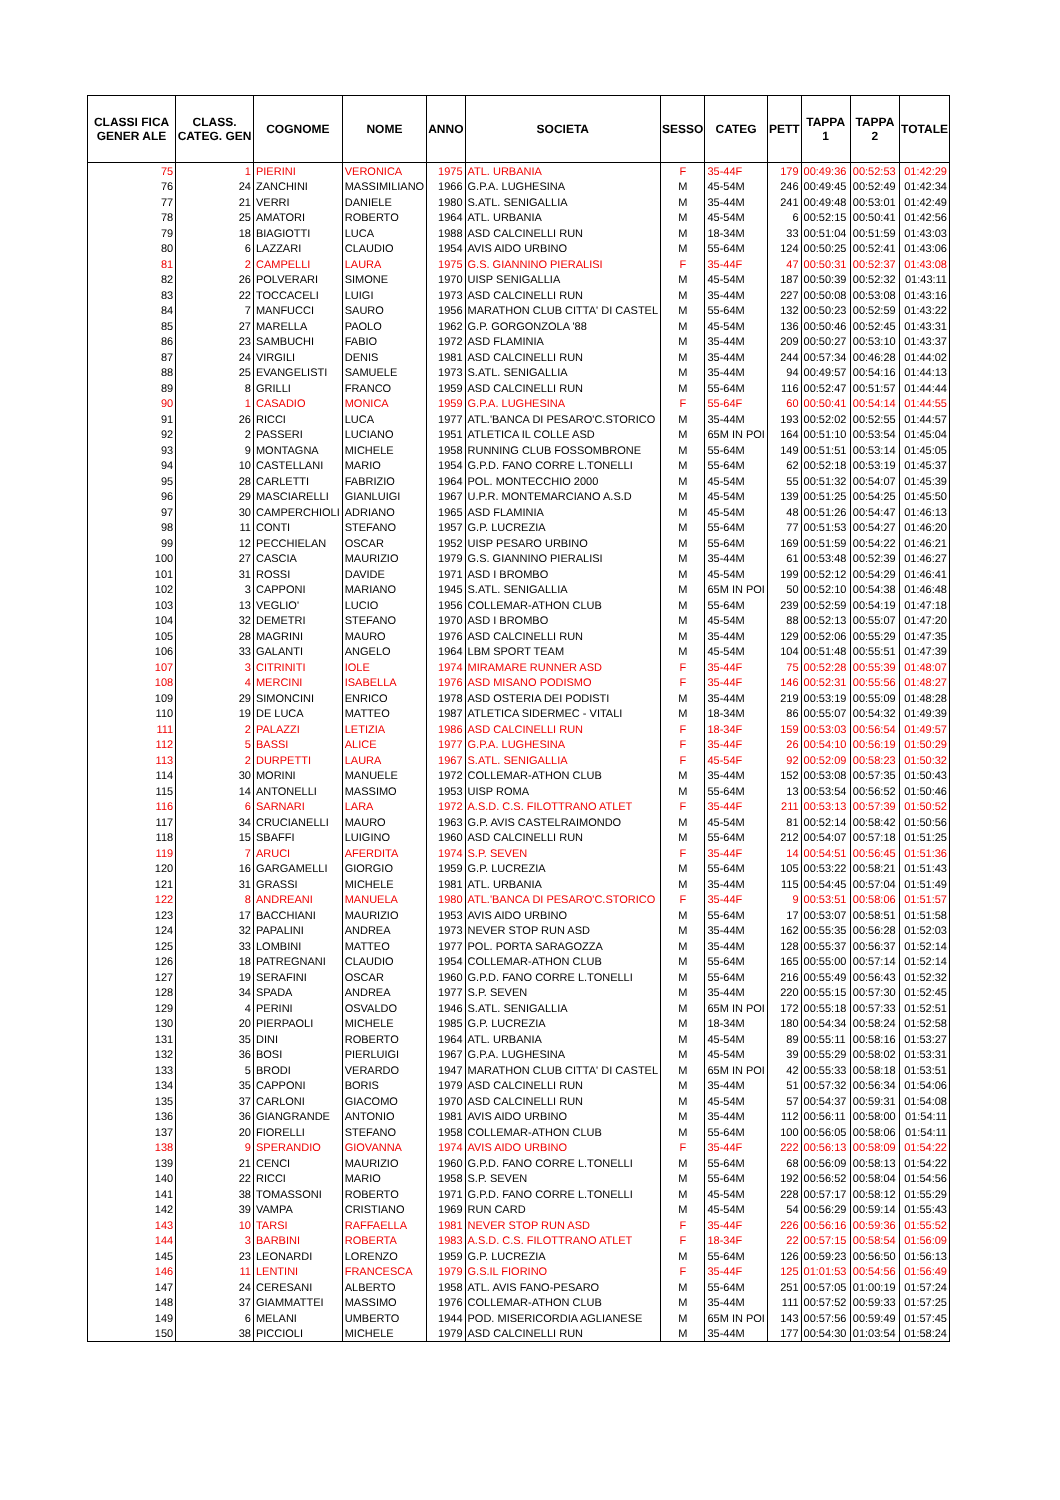| CLASSI FICA GENER ALE | CLASS. CATEG. GEN | COGNOME | NOME | ANNO | SOCIETA | SESSO | CATEG | PETT | TAPPA 1 | TAPPA 2 | TOTALE |
| --- | --- | --- | --- | --- | --- | --- | --- | --- | --- | --- | --- |
| 75 | 1 | PIERINI | VERONICA | 1975 | ATL. URBANIA | F | 35-44F | 179 | 00:49:36 | 00:52:53 | 01:42:29 |
| 76 | 24 | ZANCHINI | MASSIMILIANO | 1966 | G.P.A. LUGHESINA | M | 45-54M | 246 | 00:49:45 | 00:52:49 | 01:42:34 |
| 77 | 21 | VERRI | DANIELE | 1980 | S.ATL. SENIGALLIA | M | 35-44M | 241 | 00:49:48 | 00:53:01 | 01:42:49 |
| 78 | 25 | AMATORI | ROBERTO | 1964 | ATL. URBANIA | M | 45-54M | 6 | 00:52:15 | 00:50:41 | 01:42:56 |
| 79 | 18 | BIAGIOTTI | LUCA | 1988 | ASD CALCINELLI RUN | M | 18-34M | 33 | 00:51:04 | 00:51:59 | 01:43:03 |
| 80 | 6 | LAZZARI | CLAUDIO | 1954 | AVIS AIDO URBINO | M | 55-64M | 124 | 00:50:25 | 00:52:41 | 01:43:06 |
| 81 | 2 | CAMPELLI | LAURA | 1975 | G.S. GIANNINO PIERALISI | F | 35-44F | 47 | 00:50:31 | 00:52:37 | 01:43:08 |
| 82 | 26 | POLVERARI | SIMONE | 1970 | UISP SENIGALLIA | M | 45-54M | 187 | 00:50:39 | 00:52:32 | 01:43:11 |
| 83 | 22 | TOCCACELI | LUIGI | 1973 | ASD CALCINELLI RUN | M | 35-44M | 227 | 00:50:08 | 00:53:08 | 01:43:16 |
| 84 | 7 | MANFUCCI | SAURO | 1956 | MARATHON CLUB CITTA' DI CASTEL | M | 55-64M | 132 | 00:50:23 | 00:52:59 | 01:43:22 |
| 85 | 27 | MARELLA | PAOLO | 1962 | G.P. GORGONZOLA '88 | M | 45-54M | 136 | 00:50:46 | 00:52:45 | 01:43:31 |
| 86 | 23 | SAMBUCHI | FABIO | 1972 | ASD FLAMINIA | M | 35-44M | 209 | 00:50:27 | 00:53:10 | 01:43:37 |
| 87 | 24 | VIRGILI | DENIS | 1981 | ASD CALCINELLI RUN | M | 35-44M | 244 | 00:57:34 | 00:46:28 | 01:44:02 |
| 88 | 25 | EVANGELISTI | SAMUELE | 1973 | S.ATL. SENIGALLIA | M | 35-44M | 94 | 00:49:57 | 00:54:16 | 01:44:13 |
| 89 | 8 | GRILLI | FRANCO | 1959 | ASD CALCINELLI RUN | M | 55-64M | 116 | 00:52:47 | 00:51:57 | 01:44:44 |
| 90 | 1 | CASADIO | MONICA | 1959 | G.P.A. LUGHESINA | F | 55-64F | 60 | 00:50:41 | 00:54:14 | 01:44:55 |
| 91 | 26 | RICCI | LUCA | 1977 | ATL.'BANCA DI PESARO'C.STORICO | M | 35-44M | 193 | 00:52:02 | 00:52:55 | 01:44:57 |
| 92 | 2 | PASSERI | LUCIANO | 1951 | ATLETICA IL COLLE ASD | M | 65M IN POI | 164 | 00:51:10 | 00:53:54 | 01:45:04 |
| 93 | 9 | MONTAGNA | MICHELE | 1958 | RUNNING CLUB FOSSOMBRONE | M | 55-64M | 149 | 00:51:51 | 00:53:14 | 01:45:05 |
| 94 | 10 | CASTELLANI | MARIO | 1954 | G.P.D. FANO CORRE L.TONELLI | M | 55-64M | 62 | 00:52:18 | 00:53:19 | 01:45:37 |
| 95 | 28 | CARLETTI | FABRIZIO | 1964 | POL. MONTECCHIO 2000 | M | 45-54M | 55 | 00:51:32 | 00:54:07 | 01:45:39 |
| 96 | 29 | MASCIARELLI | GIANLUIGI | 1967 | U.P.R. MONTEMARCIANO A.S.D | M | 45-54M | 139 | 00:51:25 | 00:54:25 | 01:45:50 |
| 97 | 30 | CAMPERCHIOLI | ADRIANO | 1965 | ASD FLAMINIA | M | 45-54M | 48 | 00:51:26 | 00:54:47 | 01:46:13 |
| 98 | 11 | CONTI | STEFANO | 1957 | G.P. LUCREZIA | M | 55-64M | 77 | 00:51:53 | 00:54:27 | 01:46:20 |
| 99 | 12 | PECCHIELAN | OSCAR | 1952 | UISP PESARO URBINO | M | 55-64M | 169 | 00:51:59 | 00:54:22 | 01:46:21 |
| 100 | 27 | CASCIA | MAURIZIO | 1979 | G.S. GIANNINO PIERALISI | M | 35-44M | 61 | 00:53:48 | 00:52:39 | 01:46:27 |
| 101 | 31 | ROSSI | DAVIDE | 1971 | ASD I BROMBO | M | 45-54M | 199 | 00:52:12 | 00:54:29 | 01:46:41 |
| 102 | 3 | CAPPONI | MARIANO | 1945 | S.ATL. SENIGALLIA | M | 65M IN POI | 50 | 00:52:10 | 00:54:38 | 01:46:48 |
| 103 | 13 | VEGLIO' | LUCIO | 1956 | COLLEMAR-ATHON CLUB | M | 55-64M | 239 | 00:52:59 | 00:54:19 | 01:47:18 |
| 104 | 32 | DEMETRI | STEFANO | 1970 | ASD I BROMBO | M | 45-54M | 88 | 00:52:13 | 00:55:07 | 01:47:20 |
| 105 | 28 | MAGRINI | MAURO | 1976 | ASD CALCINELLI RUN | M | 35-44M | 129 | 00:52:06 | 00:55:29 | 01:47:35 |
| 106 | 33 | GALANTI | ANGELO | 1964 | LBM SPORT TEAM | M | 45-54M | 104 | 00:51:48 | 00:55:51 | 01:47:39 |
| 107 | 3 | CITRINITI | IOLE | 1974 | MIRAMARE RUNNER ASD | F | 35-44F | 75 | 00:52:28 | 00:55:39 | 01:48:07 |
| 108 | 4 | MERCINI | ISABELLA | 1976 | ASD MISANO PODISMO | F | 35-44F | 146 | 00:52:31 | 00:55:56 | 01:48:27 |
| 109 | 29 | SIMONCINI | ENRICO | 1978 | ASD OSTERIA DEI PODISTI | M | 35-44M | 219 | 00:53:19 | 00:55:09 | 01:48:28 |
| 110 | 19 | DE LUCA | MATTEO | 1987 | ATLETICA SIDERMEC - VITALI | M | 18-34M | 86 | 00:55:07 | 00:54:32 | 01:49:39 |
| 111 | 2 | PALAZZI | LETIZIA | 1986 | ASD CALCINELLI RUN | F | 18-34F | 159 | 00:53:03 | 00:56:54 | 01:49:57 |
| 112 | 5 | BASSI | ALICE | 1977 | G.P.A. LUGHESINA | F | 35-44F | 26 | 00:54:10 | 00:56:19 | 01:50:29 |
| 113 | 2 | DURPETTI | LAURA | 1967 | S.ATL. SENIGALLIA | F | 45-54F | 92 | 00:52:09 | 00:58:23 | 01:50:32 |
| 114 | 30 | MORINI | MANUELE | 1972 | COLLEMAR-ATHON CLUB | M | 35-44M | 152 | 00:53:08 | 00:57:35 | 01:50:43 |
| 115 | 14 | ANTONELLI | MASSIMO | 1953 | UISP ROMA | M | 55-64M | 13 | 00:53:54 | 00:56:52 | 01:50:46 |
| 116 | 6 | SARNARI | LARA | 1972 | A.S.D. C.S. FILOTTRANO ATLET | F | 35-44F | 211 | 00:53:13 | 00:57:39 | 01:50:52 |
| 117 | 34 | CRUCIANELLI | MAURO | 1963 | G.P. AVIS CASTELRAIMONDO | M | 45-54M | 81 | 00:52:14 | 00:58:42 | 01:50:56 |
| 118 | 15 | SBAFFI | LUIGINO | 1960 | ASD CALCINELLI RUN | M | 55-64M | 212 | 00:54:07 | 00:57:18 | 01:51:25 |
| 119 | 7 | ARUCI | AFERDITA | 1974 | S.P. SEVEN | F | 35-44F | 14 | 00:54:51 | 00:56:45 | 01:51:36 |
| 120 | 16 | GARGAMELLI | GIORGIO | 1959 | G.P. LUCREZIA | M | 55-64M | 105 | 00:53:22 | 00:58:21 | 01:51:43 |
| 121 | 31 | GRASSI | MICHELE | 1981 | ATL. URBANIA | M | 35-44M | 115 | 00:54:45 | 00:57:04 | 01:51:49 |
| 122 | 8 | ANDREANI | MANUELA | 1980 | ATL.'BANCA DI PESARO'C.STORICO | F | 35-44F | 9 | 00:53:51 | 00:58:06 | 01:51:57 |
| 123 | 17 | BACCHIANI | MAURIZIO | 1953 | AVIS AIDO URBINO | M | 55-64M | 17 | 00:53:07 | 00:58:51 | 01:51:58 |
| 124 | 32 | PAPALINI | ANDREA | 1973 | NEVER STOP RUN ASD | M | 35-44M | 162 | 00:55:35 | 00:56:28 | 01:52:03 |
| 125 | 33 | LOMBINI | MATTEO | 1977 | POL. PORTA SARAGOZZA | M | 35-44M | 128 | 00:55:37 | 00:56:37 | 01:52:14 |
| 126 | 18 | PATREGNANI | CLAUDIO | 1954 | COLLEMAR-ATHON CLUB | M | 55-64M | 165 | 00:55:00 | 00:57:14 | 01:52:14 |
| 127 | 19 | SERAFINI | OSCAR | 1960 | G.P.D. FANO CORRE L.TONELLI | M | 55-64M | 216 | 00:55:49 | 00:56:43 | 01:52:32 |
| 128 | 34 | SPADA | ANDREA | 1977 | S.P. SEVEN | M | 35-44M | 220 | 00:55:15 | 00:57:30 | 01:52:45 |
| 129 | 4 | PERINI | OSVALDO | 1946 | S.ATL. SENIGALLIA | M | 65M IN POI | 172 | 00:55:18 | 00:57:33 | 01:52:51 |
| 130 | 20 | PIERPAOLI | MICHELE | 1985 | G.P. LUCREZIA | M | 18-34M | 180 | 00:54:34 | 00:58:24 | 01:52:58 |
| 131 | 35 | DINI | ROBERTO | 1964 | ATL. URBANIA | M | 45-54M | 89 | 00:55:11 | 00:58:16 | 01:53:27 |
| 132 | 36 | BOSI | PIERLUIGI | 1967 | G.P.A. LUGHESINA | M | 45-54M | 39 | 00:55:29 | 00:58:02 | 01:53:31 |
| 133 | 5 | BRODI | VERARDO | 1947 | MARATHON CLUB CITTA' DI CASTEL | M | 65M IN POI | 42 | 00:55:33 | 00:58:18 | 01:53:51 |
| 134 | 35 | CAPPONI | BORIS | 1979 | ASD CALCINELLI RUN | M | 35-44M | 51 | 00:57:32 | 00:56:34 | 01:54:06 |
| 135 | 37 | CARLONI | GIACOMO | 1970 | ASD CALCINELLI RUN | M | 45-54M | 57 | 00:54:37 | 00:59:31 | 01:54:08 |
| 136 | 36 | GIANGRANDE | ANTONIO | 1981 | AVIS AIDO URBINO | M | 35-44M | 112 | 00:56:11 | 00:58:00 | 01:54:11 |
| 137 | 20 | FIORELLI | STEFANO | 1958 | COLLEMAR-ATHON CLUB | M | 55-64M | 100 | 00:56:05 | 00:58:06 | 01:54:11 |
| 138 | 9 | SPERANDIO | GIOVANNA | 1974 | AVIS AIDO URBINO | F | 35-44F | 222 | 00:56:13 | 00:58:09 | 01:54:22 |
| 139 | 21 | CENCI | MAURIZIO | 1960 | G.P.D. FANO CORRE L.TONELLI | M | 55-64M | 68 | 00:56:09 | 00:58:13 | 01:54:22 |
| 140 | 22 | RICCI | MARIO | 1958 | S.P. SEVEN | M | 55-64M | 192 | 00:56:52 | 00:58:04 | 01:54:56 |
| 141 | 38 | TOMASSONI | ROBERTO | 1971 | G.P.D. FANO CORRE L.TONELLI | M | 45-54M | 228 | 00:57:17 | 00:58:12 | 01:55:29 |
| 142 | 39 | VAMPA | CRISTIANO | 1969 | RUN CARD | M | 45-54M | 54 | 00:56:29 | 00:59:14 | 01:55:43 |
| 143 | 10 | TARSI | RAFFAELLA | 1981 | NEVER STOP RUN ASD | F | 35-44F | 226 | 00:56:16 | 00:59:36 | 01:55:52 |
| 144 | 3 | BARBINI | ROBERTA | 1983 | A.S.D. C.S. FILOTTRANO ATLET | F | 18-34F | 22 | 00:57:15 | 00:58:54 | 01:56:09 |
| 145 | 23 | LEONARDI | LORENZO | 1959 | G.P. LUCREZIA | M | 55-64M | 126 | 00:59:23 | 00:56:50 | 01:56:13 |
| 146 | 11 | LENTINI | FRANCESCA | 1979 | G.S.IL FIORINO | F | 35-44F | 125 | 01:01:53 | 00:54:56 | 01:56:49 |
| 147 | 24 | CERESANI | ALBERTO | 1958 | ATL. AVIS FANO-PESARO | M | 55-64M | 251 | 00:57:05 | 01:00:19 | 01:57:24 |
| 148 | 37 | GIAMMATTEI | MASSIMO | 1976 | COLLEMAR-ATHON CLUB | M | 35-44M | 111 | 00:57:52 | 00:59:33 | 01:57:25 |
| 149 | 6 | MELANI | UMBERTO | 1944 | POD. MISERICORDIA AGLIANESE | M | 65M IN POI | 143 | 00:57:56 | 00:59:49 | 01:57:45 |
| 150 | 38 | PICCIOLI | MICHELE | 1979 | ASD CALCINELLI RUN | M | 35-44M | 177 | 00:54:30 | 01:03:54 | 01:58:24 |